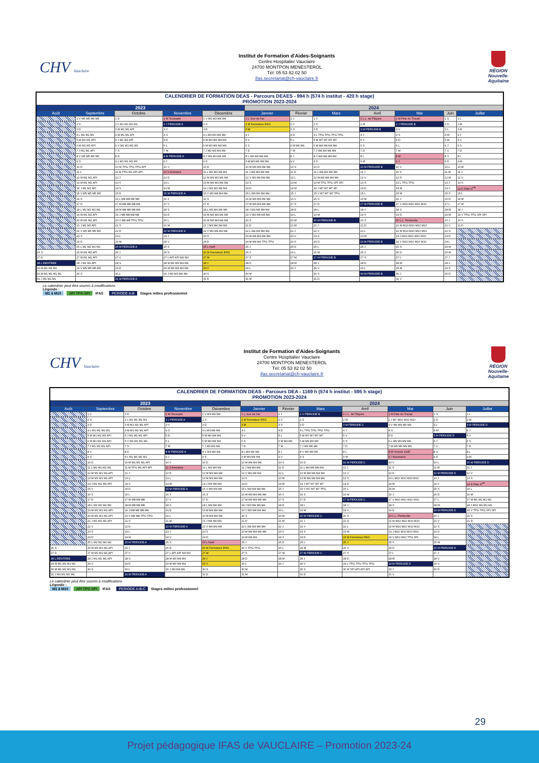CHV Vauclaire
Institut de Formation d'Aides-Soignants
Centre Hospitalier Vauclaire
24700 MONTPON MENESTEROL
Tél: 05 53 82 02 50
ifas.secretariat@ch-vauclaire.fr
RÉGION Nouvelle-Aquitaine
| CALENDRIER DE FORMATION DEAS - Parcours DEAES - 994 h (574 h institut - 420 h stage) PROMOTION 2023-2024 | | | | | | | | | | | |
| 2023 | | | | | 2024 | | | | | | |
| Août | Septembre | Octobre | Novembre | Décembre | Janvier | Février | Mars | Avril | Mai | Juin | Juillet |
| | 1 V M5 M5 M5 M5 | 1 D | 1 M Toussaint | 1 V M3 M3 M4 M4 | 1 L Jour de l'an | 1 J | 1 V | 1 L L. de Pâques | 1 M Fête du Travail | 1 S | 1 L |
| | 2 S | 2 L M1 M1 M1 M1 | 2 J PERIODE A | 2 S | 2 M Fermeture IFAS | 2 V | 2 S | 2 M | 2 J PERIODE B | 2 D | 2 M |
| | 3 D | 3 M M1 M1 API | 3 V | 3 D | 3 M | 3 S | 3 D | 3 M PERIODE B | 3 V | 3 L | 3 M |
| | 4 L M1 M1 M1 | 4 M M1 M1 API | 4 S | 4 L M3 M3 M4 M4 | 4 J | 4 D | 4 L TPG TPG TPG TPG | 4 J | 4 S | 4 M | 4 J |
| | 5 M M1 M1 API | 5 J M1 M1 API | 5 D | 5 M M3 M3 M4 M4 | 5 V | 5 L | 5 M M7 M7 M7 M7 | 5 V | 5 D | 5 M | 5 V |
| | 6 M M1 M1 API | 6 V M1 M1 M1 M1 | 6 L | 6 M M3 M3 M4 M4 | 6 S | 6 M M4 M4 | 6 M M4 M4 M4 M4 | 6 S | 6 L | 6 J | 6 S |
| | 7 J M1 M1 API | 7 S | 7 M | 7 J M3 M3 M4 M4 | 7 D | 7 M | 7 J M4 M4 M4 M4 | 7 D | 7 M | 7 V | 7 D |
| | 8 V M5 M5 M5 M5 | 8 D | 8 M PERIODE A | 8 V M3 M3 M4 M4 | 8 L M3 M4 M4 M4 | 8 J | 8 V M4 M4 M4 M4 | 8 L | 8 M | 8 S | 8 L |
| | 9 S | 9 L M1 M1 M1 M1 | 9 J | 9 S | 9 M M3 M4 M4 M4 | 9 V | 9 S | 9 M | 9 J | 9 D | 9 M |
| | 10 D | 10 M TPG TPG TPG API | 10 V | 10 D | 10 M M3 M4 M4 M4 | 10 S | 10 D | 10 M PERIODE B | 10 V | 10 L | 10 M |
| | 11 L | 11 M TPG M1 API API | 11 S Armistice | 11 L M3 M3 M4 M4 | 11 J M3 M4 M4 M4 | 11 D | 11 L M4 M4 M4 M4 | 11 J | 11 S | 11 M | 11 J |
| | 12 M M1 M1 API | 12 J | 12 D | 12 M M3 M3 M4 M4 | 12 V M3 M4 M4 M4 | 12 L | 12 M M4 M4 M4 M4 | 12 V | 12 D | 12 M | 12 V |
| | 13 M M1 M1 API | 13 V | 13 L | 13 M M3 M3 M4 M4 | 13 S | 13 M | 13 M TPG TPG SPI SPI | 13 S | 13 L TPG TPG | 13 J | 13 S |
| | 14 J M1 M1 API | 14 S | 14 M | 14 J M3 M3 M4 M4 | 14 D | 14 M | 14 J M7 M7 M7 M7 | 14 D | 14 M | 14 V | 14 D Fête N<sup>ale</sup> |
| | 15 V M5 M5 M5 M5 | 15 D | 15 M PERIODE A | 15 V M3 M4 M4 M4 | 15 L M3 M4 M4 M4 | 15 J | 15 V M7 M7 M7 TPG | 15 L | 15 M | 15 S | 15 L |
| | 16 S | 16 L M8 M8 M8 M8 | 16 J | 16 S | 16 M M3 M4 M4 M4 | 16 V | 16 S | 16 M | 16 J | 16 D | 16 M |
| | 17 D | 17 M M8 M8 M8 M8 | 17 V | 17 D | 17 M M3 M4 M4 M4 | 17 S | 17 D | 17 M PERIODE B | 17 V M10 M10 M10 M10 | 17 L | 17 M |
| | 18 L M2 M2 M2 M2 | 18 M M8 M8 M8 M8 | 18 S | 18 L M3 M4 M4 M4 | 18 J M3 M4 M4 M4 | 18 D | 18 L | 18 J | 18 S | 18 M | 18 J |
| | 19 M M1 M1 API | 19 J M8 M8 M8 M8 | 19 D | 19 M M3 M4 M4 M4 | 19 V M3 M4 M4 M4 | 19 L | 19 M | 19 V | 19 D | 19 M | 19 V TPG TPG SPI SPI |
| | 20 M M1 M1 API | 20 V M8 M8 TPG TPG | 20 L | 20 M M3 M4 M4 M4 | 20 S | 20 M | 20 M PERIODE B | 20 S | 20 L L. Pentecôte | 20 J | 20 S |
| | 21 J M1 M1 API | 21 S | 21 M | 21 J M3 M4 M4 M4 | 21 D | 21 M | 21 J | 21 D | 21 M M10 M10 M10 M10 | 21 V | 21 D |
| | 22 V M5 M5 M5 M5 | 22 D | 22 M PERIODE A | 22 V M3 M4 M4 M4 | 22 L M4 M4 M4 M4 | 22 J | 22 V | 22 L | 22 M M10 M10 M10 M10 | 22 S | |
| | 23 S | 23 L | 23 J | 23 S | 23 M M4 M4 M4 M4 | 23 V | 23 S | 23 M | 23 J M10 M10 M10 M10 | 23 D | |
| | 24 D | 24 M | 24 V | 24 D | 24 M M4 M4 TPG TPG | 24 S | 24 D | 24 M PERIODE B | 24 V M10 M10 M10 M10 | 24 L | |
| | 25 L M2 M2 M2 M2 | 25 M PERIODE A | 25 S | 25 L Noël | 25 J | 25 D | 25 L | 25 J | 25 S | 25 M | |
| 26 S | 26 M M1 M1 API | 26 J | 26 D | 26 M Fermeture IFAS | 26 V | 26 L | 26 M | 26 V | 26 D | 26 M | |
| 27 D | 27 M M1 M1 API | 27 V | 27 L API API M3 M3 | 27 M | 27 S | 27 M | 27 M PERIODE B | 27 S | 27 L | 27 J | |
| 28 L RENTREE | 28 J M1 M1 API | 28 S | 28 M M3 M3 M4 M4 | 28 J | 28 D | 28 M | 28 J | 28 D | 28 M | 28 V | |
| 29 M M1 M1 M1 | 29 V M5 M5 M5 M5 | 29 D | 29 M M3 M3 M4 M4 | 29 V | 29 L | 29 J | 29 V | 29 L | 29 M | 29 S | |
| 30 M M1 M1 M1 M1 | 30 S | 30 L | 30 J M3 M3 M4 M4 | 30 S | 30 M | | 30 S | 30 M PERIODE B | 30 J | 30 D | |
| 31 J M1 M1 M1 | | 31 M PERIODE A | | 31 D | 31 M | | 31 D | | 31 V | | |
Le calendrier peut être soumis à modifications
Légende :
M1 à M10 API TPG SPI IFAS PERIODE A-B Stages milieu professionnel
CHV Vauclaire
Institut de Formation d'Aides-Soignants
Centre Hospitalier Vauclaire
24700 MONTPON MENESTEROL
Tél: 05 53 82 02 50
ifas.secretariat@ch-vauclaire.fr
RÉGION Nouvelle-Aquitaine
| CALENDRIER DE FORMATION DEAS - Parcours DEA - 1169 h (574 h institut - 595 h stage) PROMOTION 2023-2024 | | | | | | | | | | | |
| 2023 | | | | | 2024 | | | | | | |
| Août | Septembre | Octobre | Novembre | Décembre | Janvier | Février | Mars | Avril | Mai | Juin | Juillet |
| | 1 V | 1 D | 1 M Toussaint | 1 V M3 M4 M4 | 1 L Jour de l'an | 1 J | 1 V PERIODE B | 1 L L. de Pâques | 1 M Fête du Travail | 1 S | 1 L |
| | 2 S | 2 L M1 M1 M1 M1 | 2 J PERIODE A | 2 S | 2 M Fermeture IFAS | 2 V | 2 S | 2 M | 2 J M7 M10 M10 M10 | 2 D | 2 M |
| | 3 D | 3 M M1 M1 M1 API | 3 V | 3 D | 3 M | 3 S | 3 D | 3 M PERIODE C | 3 V M9 M9 M9 M9 | 3 L | 3 M PERIODE D |
| | 4 L M1 M1 M1 M1 | 4 M M1 M1 M1 API | 4 S | 4 L M3 M4 M4 | 4 J | 4 D | 4 L TPG TPG TPG TPG | 4 J | 4 S | 4 M | 4 J |
| | 5 M M1 M1 M1 API | 5 J M1 M1 M1 API | 5 D | 5 M M3 M4 M4 | 5 V | 5 L | 5 M M7 M7 M7 M7 | 5 V | 5 D | 5 M PERIODE D | 5 V |
| | 6 M M1 M1 M1 API | 6 V M1 M1 M1 M1 | 6 L | 6 M M3 M4 M4 | 6 S | 6 M M4 M4 | 6 M M6 M6 M6 | 6 S | 6 L M9 M9 M9 M9 | 6 J | 6 S |
| | 7 J M1 M1 M1 API | 7 S | 7 M | 7 J M3 M4 M4 | 7 D | 7 M | 7 J M6 M6 M6 | 7 D | 7 M M9 M9 M9 M9 | 7 V | 7 D |
| | 8 V | 8 D | 8 M PERIODE A | 8 V M3 M4 M4 | 8 L M4 M4 M4 | 8 J | 8 V M6 M6 M6 | 8 L | 8 M Victoire 1945 | 8 S | 8 L |
| | 9 S | 9 L M1 M1 M1 M1 | 9 J | 9 S | 9 M M4 M4 M4 | 9 V | 9 S | 9 M | 9 J Ascension | 9 D | 9 M |
| | 10 D | 10 M M1 M1 M1 API | 10 V | 10 D | 10 M M4 M4 M4 | 10 S | 10 D | 10 M PERIODE C | 10 V | 10 L | 10 M PERIODE D |
| | 11 L M2 M2 M2 M2 | 11 M TPG M1 API API | 11 S Armistice | 11 L M3 M4 M4 | 11 J M4 M4 M4 | 11 D | 11 L M4 M4 M4 M4 | 11 J | 11 S | 11 M | 11 J |
| | 12 M M1 M1 M1 API | 12 J | 12 D | 12 M M3 M4 M4 | 12 V M4 M4 M4 | 12 L | 12 M M4 M4 M4 M4 | 12 V | 12 D | 12 M PERIODE D | 12 V |
| | 13 M M1 M1 M1 API | 13 V | 13 L | 13 M M3 M4 M4 | 13 S | 13 M | 13 M M4 M4 M4 M4 | 13 S | 13 L M10 M10 M10 M10 | 13 J | 13 S |
| | 14 J M1 M1 M1 API | 14 S | 14 M | 14 J M3 M4 M4 | 14 D | 14 M | 14 J M7 M7 M7 M7 | 14 D | 14 M | 14 V | 14 D Fête N<sup>ale</sup> |
| | 15 V | 15 D | 15 M PERIODE A | 15 V M4 M4 M4 | 15 L M3 M4 M4 M4 | 15 J | 15 V M7 M7 M7 TPG | 15 L | 15 M | 15 S | 15 L |
| | 16 S | 16 L | 16 J | 16 S | 16 M M3 M4 M4 M4 | 16 V | 16 S | 16 M | 16 J | 16 D | 16 M |
| | 17 D | 17 M M8 M8 M8 | 17 V | 17 D | 17 M M3 M4 M4 M4 | 17 S | 17 D | 17 M PERIODE C | 17 V M10 M10 M10 M10 | 17 L | 17 M M1 M1 M1 M1 |
| | 18 L M2 M2 M2 M2 | 18 M M8 M8 M8 | 18 S | 18 L M4 M4 M4 | 18 J M3 M4 M4 M4 | 18 D | 18 L | 18 J | 18 S | 18 M | 18 J M10 M1 M1 M1 |
| | 19 M M1 M1 M1 API | 19 J M8 M8 M8 M8 | 19 D | 19 M M4 M4 M4 | 19 V M3 M4 M4 M4 | 19 L | 19 M | 19 V | 19 D | 19 M PERIODE D | 19 V TPG TPG SPI SPI |
| | 20 M M1 M1 M1 API | 20 V M8 M8 TPG TPG | 20 L | 20 M M4 M4 M4 | 20 S | 20 M | 20 M PERIODE C | 20 S | 20 L L. Pentecôte | 20 J | 20 S |
| | 21 J M1 M1 M1 API | 21 S | 21 M | 21 J M4 M4 M4 | 21 D | 21 M | 21 J | 21 D | 21 M M10 M10 M10 M10 | 21 V | 21 D |
| | 22 V | 22 D | 22 M PERIODE A | 22 V M4 M4 M4 | 22 L M4 M4 M4 M4 | 22 J | 22 V | 22 L | 22 M M10 M10 M10 M10 | 22 S | |
| | 23 S | 23 L | 23 J | 23 S | 23 M M4 M4 M4 M4 | 23 V | 23 S | 23 M | 23 J M10 M10 M10 M10 | 23 D | |
| | 24 D | 24 M | 24 V | 24 D | 24 M M4 M4 | 24 S | 24 D | 24 M Fermeture IFAS | 24 V M10 M10 TPG SPI | 24 L | |
| | 25 L M2 M2 M2 M2 | 25 M PERIODE A | 25 S | 25 L Noël | 25 J | 25 D | 25 L | 25 J | 25 S | 25 M | |
| 26 S | 26 M M1 M1 M1 API | 26 J | 26 D | 26 M Fermeture IFAS | 26 V TPG TPG | 26 L | 26 M | 26 V | 26 D | 26 M PERIODE D | |
| 27 D | 27 M M1 M1 M1 API | 27 V | 27 L API API M3 M3 | 27 M | 27 S | 27 M | 27 M PERIODE C | 27 S | 27 L | 27 J | |
| 28 L RENTREE | 28 J M1 M1 M1 API | 28 S | 28 M M3 M4 M4 | 28 J | 28 D | 28 M | 28 J | 28 D | 28 M | 28 V | |
| 29 M M1 M1 M1 M1 | 29 V | 29 D | 29 M M3 M4 M4 | 29 V | 29 L | 29 J | 29 V | 29 L TPG TPG TPG TPG | 29 M PERIODE D | 29 S | |
| 30 M M1 M1 M1 M1 | 30 S | 30 L | 30 J M3 M4 M4 | 30 S | 30 M | | 30 S | 30 M SPI API API API | 30 J | 30 D | |
| 31 J M1 M1 M1 M1 | | 31 M PERIODE A | | 31 D | 31 M | | 31 D | | 31 V | | |
Le calendrier peut être soumis à modifications
Légende :
M1 à M10 API TPG SPI IFAS PERIODE A-B-C Stages milieu professionnel
29
Projet pédagogique IFAS de VAUCLAIRE – Promotion 2023-24